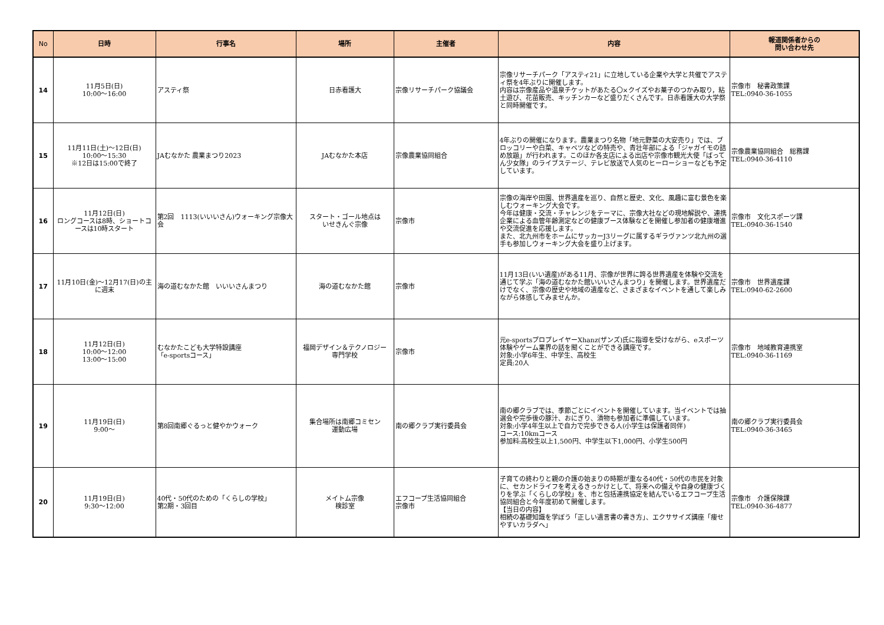| No | 日時 | 行事名 | 場所 | 主催者 | 内容 | 報道関係者からの 問い合わせ先 |
| --- | --- | --- | --- | --- | --- | --- |
| 14 | 11月5日(日) 10:00～16:00 | アスティ祭 | 日赤看護大 | 宗像リサーチパーク協議会 | 宗像リサーチパーク「アスティ21」に立地している企業や大学と共催でアスティ祭を4年ぶりに開催します。 内容は宗像産品や温泉チケットがあたる〇×クイズやお菓子のつかみ取り，粘土遊び、花苗販売、キッチンカーなど盛りだくさんです。日赤看護大の大学祭と同時開催です。 | 宗像市 秘書政策課 TEL:0940-36-1055 |
| 15 | 11月11日(土)～12日(日) 10:00～15:30 ※12日は15:00で終了 | JAむなかた 農業まつり2023 | JAむなかた本店 | 宗像農業協同組合 | 4年ぶりの開催になります。農業まつり名物「地元野菜の大安売り」では、ブロッコリーや白菜、キャベツなどの特売や、青壮年部による「ジャガイモの詰め放題」が行われます。このほか各支店による出店や宗像市観光大使「ばってん少女隊」のライブステージ、テレビ放送で人気のヒーローショーなども予定しています。 | 宗像農業協同組合 総務課 TEL:0940-36-4110 |
| 16 | 11月12日(日) ロングコースは8時、ショートコースは10時スタート | 第2回 1113(いいいさん)ウォーキング宗像大会 | スタート・ゴール地点は いせきんぐ宗像 | 宗像市 | 宗像の海岸や田園、世界遺産を巡り、自然と歴史、文化、風趣に富む景色を楽しむウォーキング大会です。 今年は健康・交流・チャレンジをテーマに、宗像大社などの現地解説や、連携企業による血管年齢測定などの健康ブース体験などを開催し参加者の健康増進や交流促進を応援します。 また、北九州市をホームにサッカーJ3リーグに属するギラヴァンツ北九州の選手も参加しウォーキング大会を盛り上げます。 | 宗像市 文化スポーツ課 TEL:0940-36-1540 |
| 17 | 11月10日(金)～12月17(日)の主に週末 | 海の道むなかた館 いいいさんまつり | 海の道むなかた館 | 宗像市 | 11月13日(いい遺産)がある11月、宗像が世界に誇る世界遺産を体験や交流を通じて学ぶ「海の道むなかた館いいいさんまつり」を開催します。世界遺産だけでなく、宗像の歴史や地域の遺産など、さまざまなイベントを通して楽しみながら体感してみませんか。 | 宗像市 世界遺産課 TEL:0940-62-2600 |
| 18 | 11月12日(日) 10:00～12:00 13:00～15:00 | むなかたこども大学特設講座 「e-sportsコース」 | 福岡デザイン＆テクノロジー 専門学校 | 宗像市 | 元e-sportsプロプレイヤーXhanz(ザンズ)氏に指導を受けながら、eスポーツ体験やゲーム業界の話を聞くことができる講座です。 対象:小学6年生、中学生、高校生 定員:20人 | 宗像市 地域教育連携室 TEL:0940-36-1169 |
| 19 | 11月19日(日) 9:00～ | 第8回南郷ぐるっと健やかウォーク | 集合場所は南郷コミセン 運動広場 | 南の郷クラブ実行委員会 | 南の郷クラブでは、季節ごとにイベントを開催しています。当イベントでは抽選会や完歩後の豚汁、おにぎり、漬物も参加者に準備しています。 対象:小学4年生以上で自力で完歩できる人(小学生は保護者同伴) コース:10kmコース 参加料:高校生以上1,500円、中学生以下1,000円、小学生500円 | 南の郷クラブ実行委員会 TEL:0940-36-3465 |
| 20 | 11月19日(日) 9:30～12:00 | 40代・50代のための「くらしの学校」 第2期・3回目 | メイトム宗像 検診室 | エフコープ生活協同組合 宗像市 | 子育ての終わりと親の介護の始まりの時期が重なる40代・50代の市民を対象に、セカンドライフを考えるきっかけとして、将来への備えや自身の健康づくりを学ぶ「くらしの学校」を、市と包括連携協定を結んでいるエフコープ生活協同組合と今年度初めて開催します。 【当日の内容】 相続の基礎知識を学ぼう「正しい遺言書の書き方」、エクササイズ講座「痩せやすいカラダへ」 | 宗像市 介護保険課 TEL:0940-36-4877 |